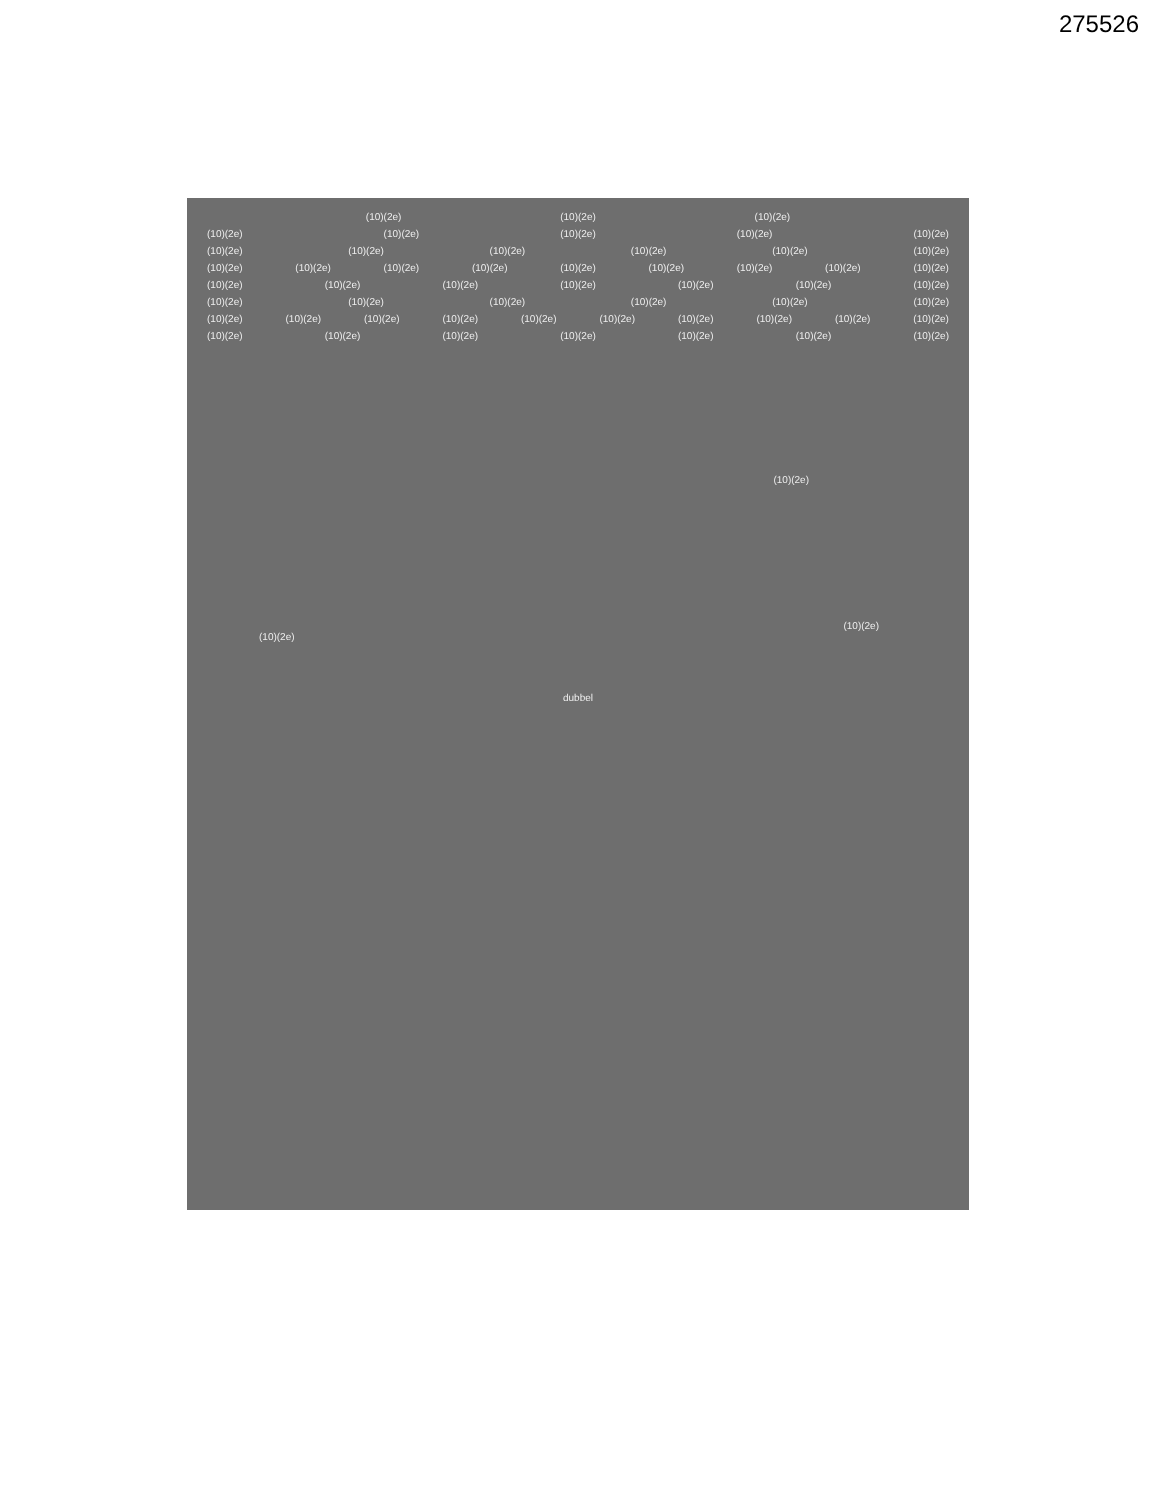275526
(10)(2e) (10)(2e) (10)(2e)
(10)(2e) (10)(2e) (10)(2e) (10)(2e) (10)(2e)
(10)(2e) (10)(2e) (10)(2e) (10)(2e) (10)(2e) (10)(2e)
(10)(2e) (10)(2e) (10)(2e) (10)(2e) (10)(2e) (10)(2e) (10)(2e) (10)(2e) (10)(2e)
(10)(2e) (10)(2e) (10)(2e) (10)(2e) (10)(2e) (10)(2e) (10)(2e)
(10)(2e) (10)(2e) (10)(2e) (10)(2e) (10)(2e) (10)(2e)
(10)(2e) (10)(2e) (10)(2e) (10)(2e) (10)(2e) (10)(2e) (10)(2e) (10)(2e) (10)(2e) (10)(2e)
(10)(2e) (10)(2e) (10)(2e) (10)(2e) (10)(2e) (10)(2e) (10)(2e)
(10)(2e)
(10)(2e)
(10)(2e)
dubbel